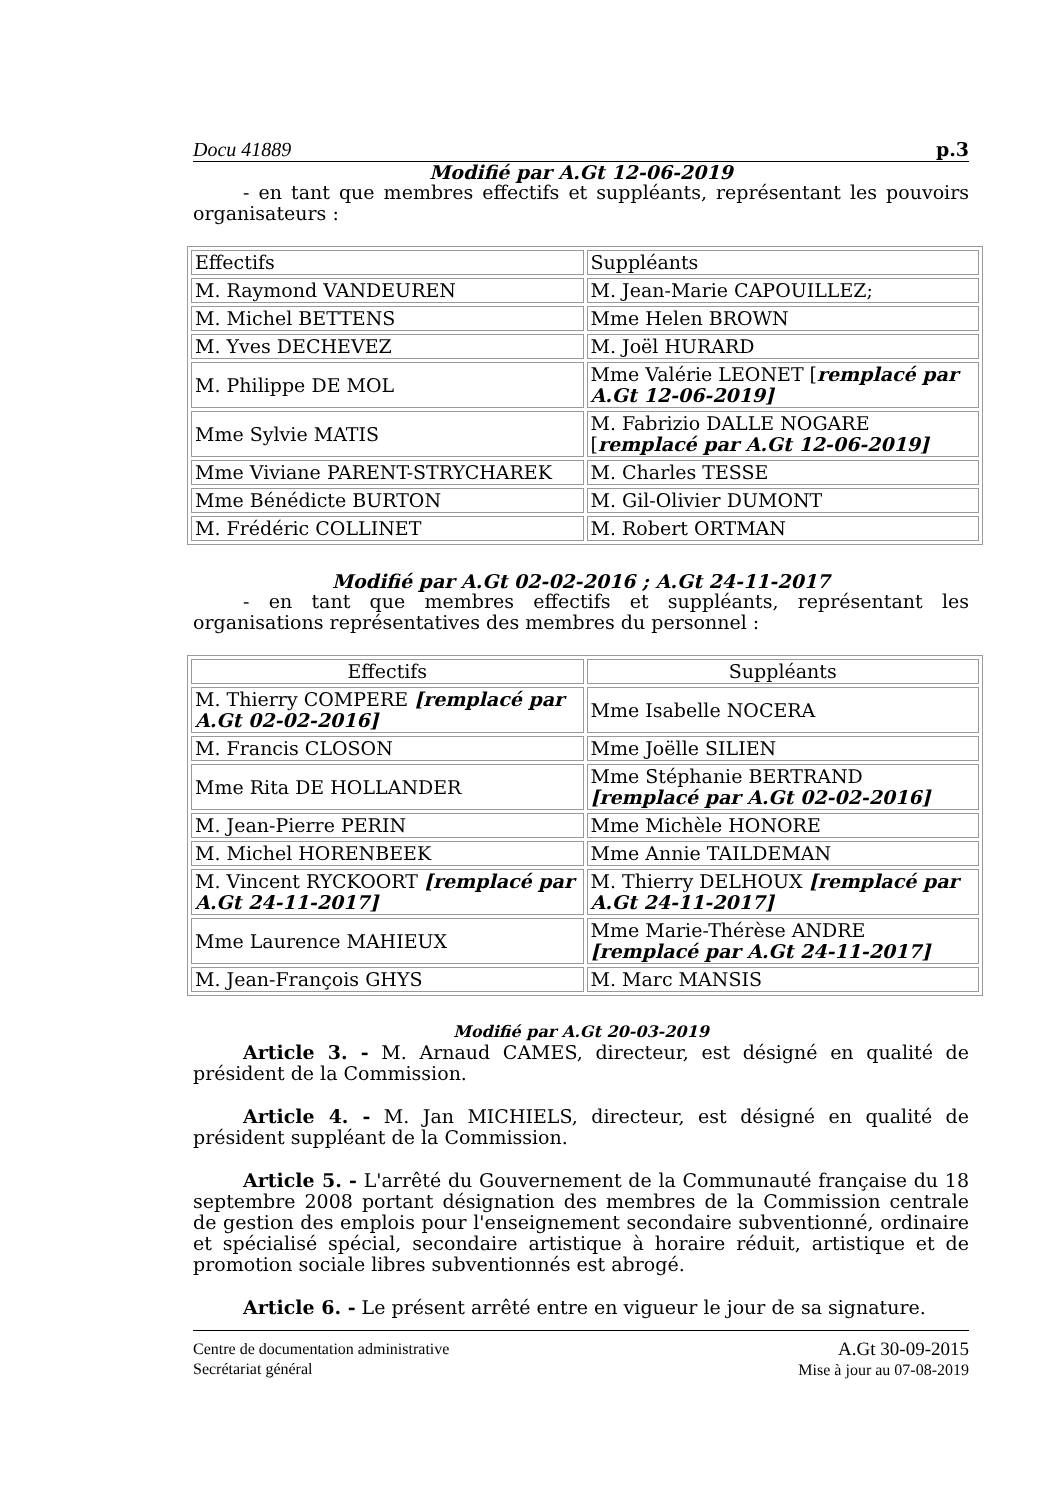Docu 41889 p.3
Modifié par A.Gt 12-06-2019
- en tant que membres effectifs et suppléants, représentant les pouvoirs organisateurs :
| Effectifs | Suppléants |
| M. Raymond VANDEUREN | M. Jean-Marie CAPOUILLEZ; |
| M. Michel BETTENS | Mme Helen BROWN |
| M. Yves DECHEVEZ | M. Joël HURARD |
| M. Philippe DE MOL | Mme Valérie LEONET [ remplacé par A.Gt 12-06-2019] |
| Mme Sylvie MATIS | M. Fabrizio DALLE NOGARE [ remplacé par A.Gt 12-06-2019] |
| Mme Viviane PARENT-STRYCHAREK | M. Charles TESSE |
| Mme Bénédicte BURTON | M. Gil-Olivier DUMONT |
| M. Frédéric COLLINET | M. Robert ORTMAN |
Modifié par A.Gt 02-02-2016 ; A.Gt 24-11-2017
- en tant que membres effectifs et suppléants, représentant les organisations représentatives des membres du personnel :
| Effectifs | Suppléants |
| M. Thierry COMPERE [remplacé par A.Gt 02-02-2016] | Mme Isabelle NOCERA |
| M. Francis CLOSON | Mme Joëlle SILIEN |
| Mme Rita DE HOLLANDER | Mme Stéphanie BERTRAND [remplacé par A.Gt 02-02-2016] |
| M. Jean-Pierre PERIN | Mme Michèle HONORE |
| M. Michel HORENBEEK | Mme Annie TAILDEMAN |
| M. Vincent RYCKOORT [remplacé par A.Gt 24-11-2017] | M. Thierry DELHOUX [remplacé par A.Gt 24-11-2017] |
| Mme Laurence MAHIEUX | Mme Marie-Thérèse ANDRE [remplacé par A.Gt 24-11-2017] |
| M. Jean-François GHYS | M. Marc MANSIS |
Modifié par A.Gt 20-03-2019
Article 3. - M. Arnaud CAMES, directeur, est désigné en qualité de président de la Commission.
Article 4. - M. Jan MICHIELS, directeur, est désigné en qualité de président suppléant de la Commission.
Article 5. - L'arrêté du Gouvernement de la Communauté française du 18 septembre 2008 portant désignation des membres de la Commission centrale de gestion des emplois pour l'enseignement secondaire subventionné, ordinaire et spécialisé spécial, secondaire artistique à horaire réduit, artistique et de promotion sociale libres subventionnés est abrogé.
Article 6. - Le présent arrêté entre en vigueur le jour de sa signature.
Centre de documentation administrative
Secrétariat général
A.Gt 30-09-2015
Mise à jour au 07-08-2019